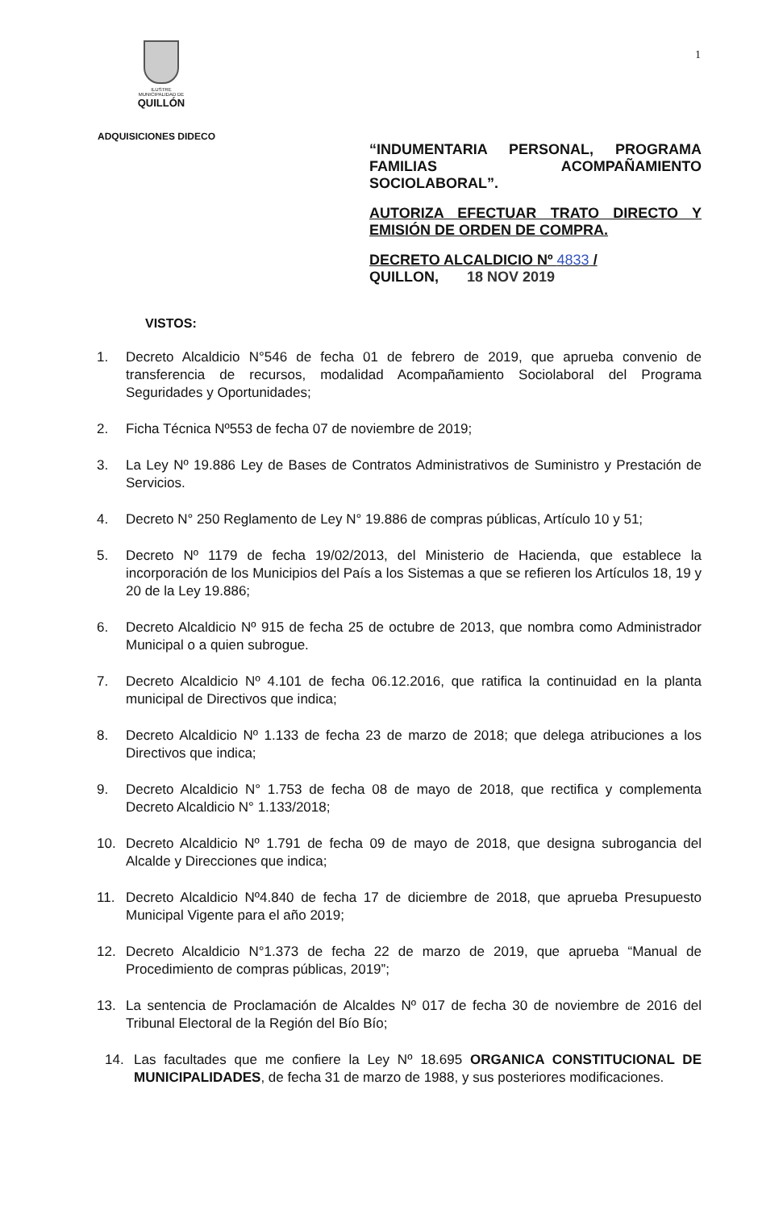ILUSTRE
MUNICIPALIDAD DE
QUILLÓN
1
ADQUISICIONES DIDECO
“INDUMENTARIA PERSONAL, PROGRAMA FAMILIAS ACOMPAÑAMIENTO SOCIOLABORAL”.
AUTORIZA EFECTUAR TRATO DIRECTO Y EMISIÓN DE ORDEN DE COMPRA.
DECRETO ALCALDICIO Nº 4833 /
QUILLON, 18 NOV 2019
VISTOS:
1. Decreto Alcaldicio N°546 de fecha 01 de febrero de 2019, que aprueba convenio de transferencia de recursos, modalidad Acompañamiento Sociolaboral del Programa Seguridades y Oportunidades;
2. Ficha Técnica Nº553 de fecha 07 de noviembre de 2019;
3. La Ley Nº 19.886 Ley de Bases de Contratos Administrativos de Suministro y Prestación de Servicios.
4. Decreto N° 250 Reglamento de Ley N° 19.886 de compras públicas, Artículo 10 y 51;
5. Decreto Nº 1179 de fecha 19/02/2013, del Ministerio de Hacienda, que establece la incorporación de los Municipios del País a los Sistemas a que se refieren los Artículos 18, 19 y 20 de la Ley 19.886;
6. Decreto Alcaldicio Nº 915 de fecha 25 de octubre de 2013, que nombra como Administrador Municipal o a quien subrogue.
7. Decreto Alcaldicio Nº 4.101 de fecha 06.12.2016, que ratifica la continuidad en la planta municipal de Directivos que indica;
8. Decreto Alcaldicio Nº 1.133 de fecha 23 de marzo de 2018; que delega atribuciones a los Directivos que indica;
9. Decreto Alcaldicio N° 1.753 de fecha 08 de mayo de 2018, que rectifica y complementa Decreto Alcaldicio N° 1.133/2018;
10. Decreto Alcaldicio Nº 1.791 de fecha 09 de mayo de 2018, que designa subrogancia del Alcalde y Direcciones que indica;
11. Decreto Alcaldicio Nº4.840 de fecha 17 de diciembre de 2018, que aprueba Presupuesto Municipal Vigente para el año 2019;
12. Decreto Alcaldicio N°1.373 de fecha 22 de marzo de 2019, que aprueba “Manual de Procedimiento de compras públicas, 2019”;
13. La sentencia de Proclamación de Alcaldes Nº 017 de fecha 30 de noviembre de 2016 del Tribunal Electoral de la Región del Bío Bío;
14. Las facultades que me confiere la Ley Nº 18.695 ORGANICA CONSTITUCIONAL DE MUNICIPALIDADES, de fecha 31 de marzo de 1988, y sus posteriores modificaciones.